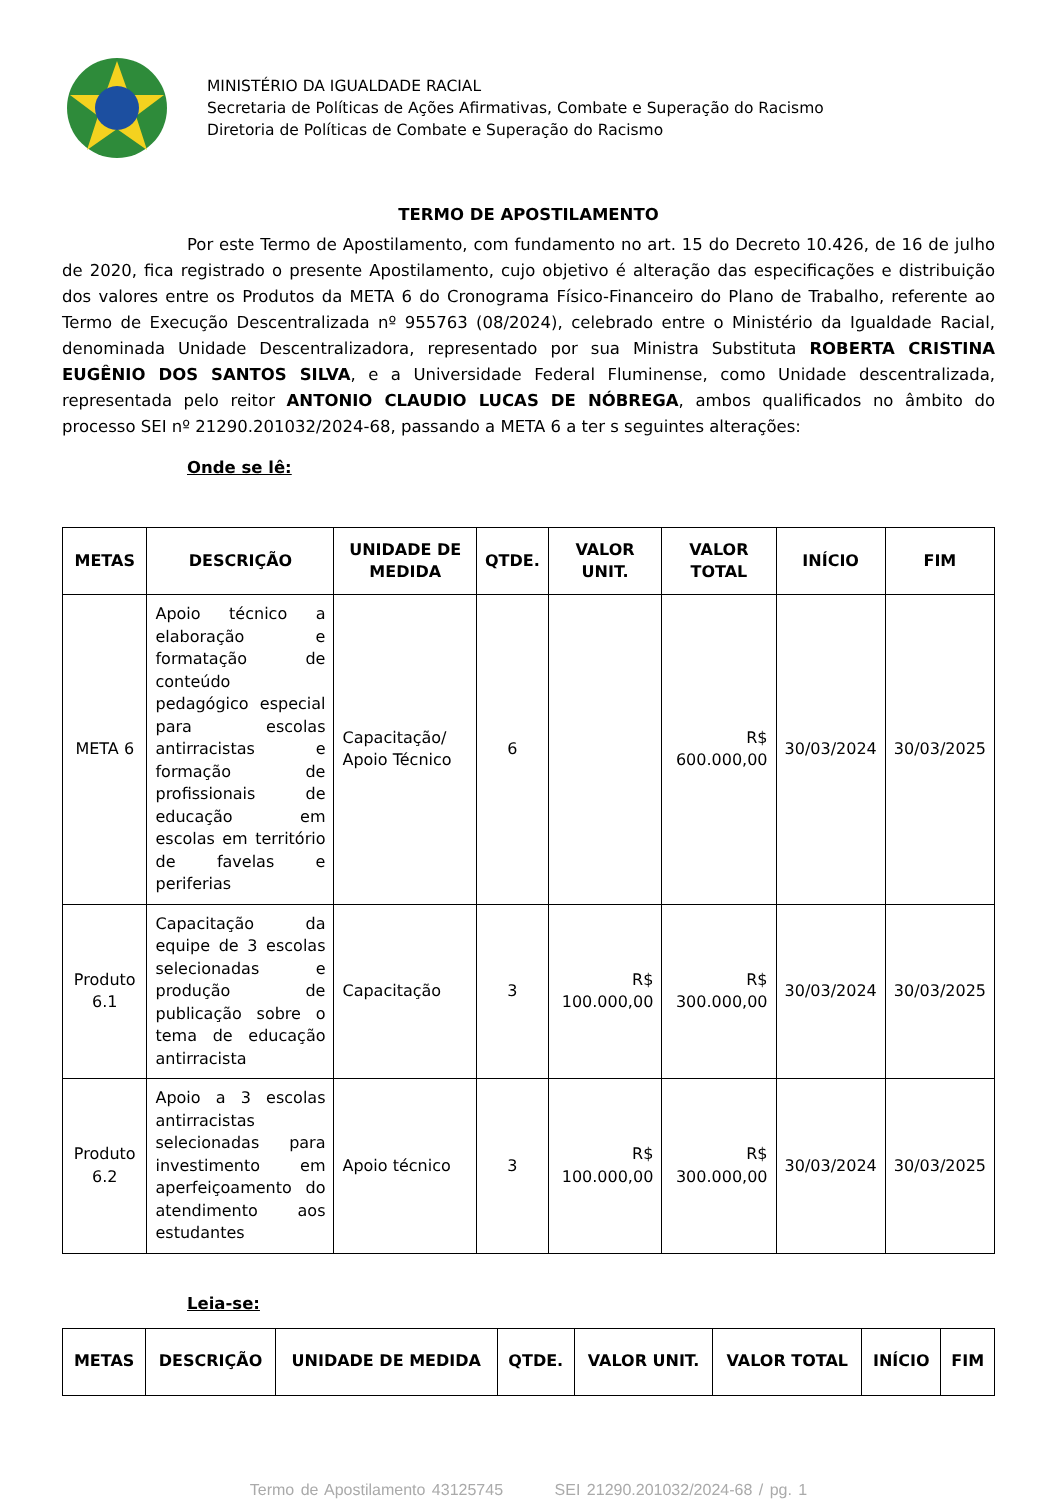MINISTÉRIO DA IGUALDADE RACIAL
Secretaria de Políticas de Ações Afirmativas, Combate e Superação do Racismo
Diretoria de Políticas de Combate e Superação do Racismo
TERMO DE APOSTILAMENTO
Por este Termo de Apostilamento, com fundamento no art. 15 do Decreto 10.426, de 16 de julho de 2020, fica registrado o presente Apostilamento, cujo objetivo é alteração das especificações e distribuição dos valores entre os Produtos da META 6 do Cronograma Físico-Financeiro do Plano de Trabalho, referente ao Termo de Execução Descentralizada nº 955763 (08/2024), celebrado entre o Ministério da Igualdade Racial, denominada Unidade Descentralizadora, representado por sua Ministra Substituta ROBERTA CRISTINA EUGÊNIO DOS SANTOS SILVA, e a Universidade Federal Fluminense, como Unidade descentralizada, representada pelo reitor ANTONIO CLAUDIO LUCAS DE NÓBREGA, ambos qualificados no âmbito do processo SEI nº 21290.201032/2024-68, passando a META 6 a ter s seguintes alterações:
Onde se lê:
| METAS | DESCRIÇÃO | UNIDADE DE MEDIDA | QTDE. | VALOR UNIT. | VALOR TOTAL | INÍCIO | FIM |
| --- | --- | --- | --- | --- | --- | --- | --- |
| META 6 | Apoio técnico a elaboração e formatação de conteúdo pedagógico especial para escolas antirracistas e formação de profissionais de educação em escolas em território de favelas e periferias | Capacitação/ Apoio Técnico | 6 | | R$ 600.000,00 | 30/03/2024 | 30/03/2025 |
| Produto 6.1 | Capacitação da equipe de 3 escolas selecionadas e produção de publicação sobre o tema de educação antirracista | Capacitação | 3 | R$ 100.000,00 | R$ 300.000,00 | 30/03/2024 | 30/03/2025 |
| Produto 6.2 | Apoio a 3 escolas antirracistas selecionadas para investimento em aperfeiçoamento do atendimento aos estudantes | Apoio técnico | 3 | R$ 100.000,00 | R$ 300.000,00 | 30/03/2024 | 30/03/2025 |
Leia-se:
| METAS | DESCRIÇÃO | UNIDADE DE MEDIDA | QTDE. | VALOR UNIT. | VALOR TOTAL | INÍCIO | FIM |
| --- | --- | --- | --- | --- | --- | --- | --- |
Termo de Apostilamento 43125745 SEI 21290.201032/2024-68 / pg. 1